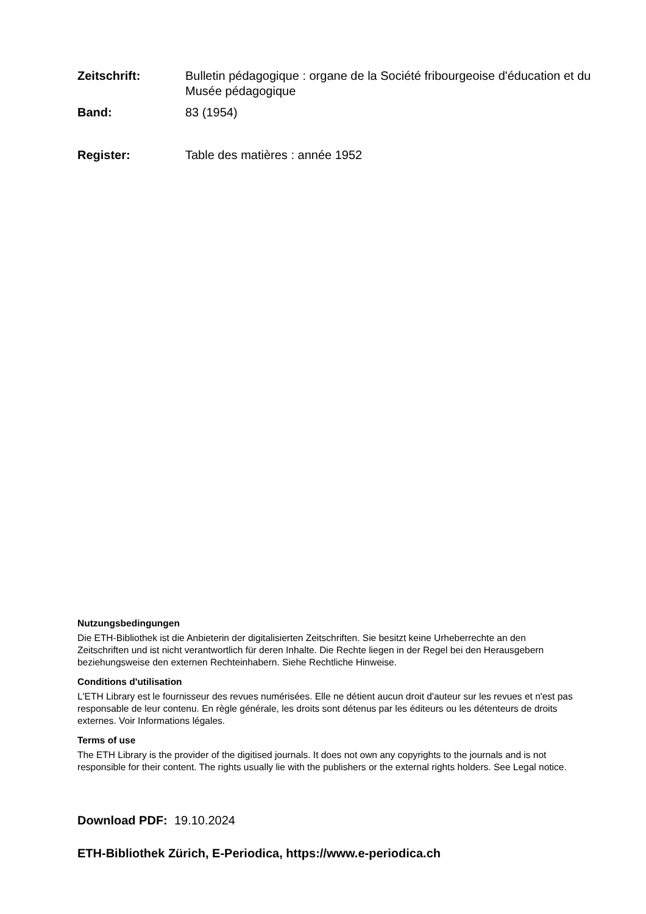Zeitschrift: Bulletin pédagogique : organe de la Société fribourgeoise d'éducation et du Musée pédagogique
Band: 83 (1954)
Register: Table des matières : année 1952
Nutzungsbedingungen
Die ETH-Bibliothek ist die Anbieterin der digitalisierten Zeitschriften. Sie besitzt keine Urheberrechte an den Zeitschriften und ist nicht verantwortlich für deren Inhalte. Die Rechte liegen in der Regel bei den Herausgebern beziehungsweise den externen Rechteinhabern. Siehe Rechtliche Hinweise.
Conditions d'utilisation
L'ETH Library est le fournisseur des revues numérisées. Elle ne détient aucun droit d'auteur sur les revues et n'est pas responsable de leur contenu. En règle générale, les droits sont détenus par les éditeurs ou les détenteurs de droits externes. Voir Informations légales.
Terms of use
The ETH Library is the provider of the digitised journals. It does not own any copyrights to the journals and is not responsible for their content. The rights usually lie with the publishers or the external rights holders. See Legal notice.
Download PDF: 19.10.2024
ETH-Bibliothek Zürich, E-Periodica, https://www.e-periodica.ch